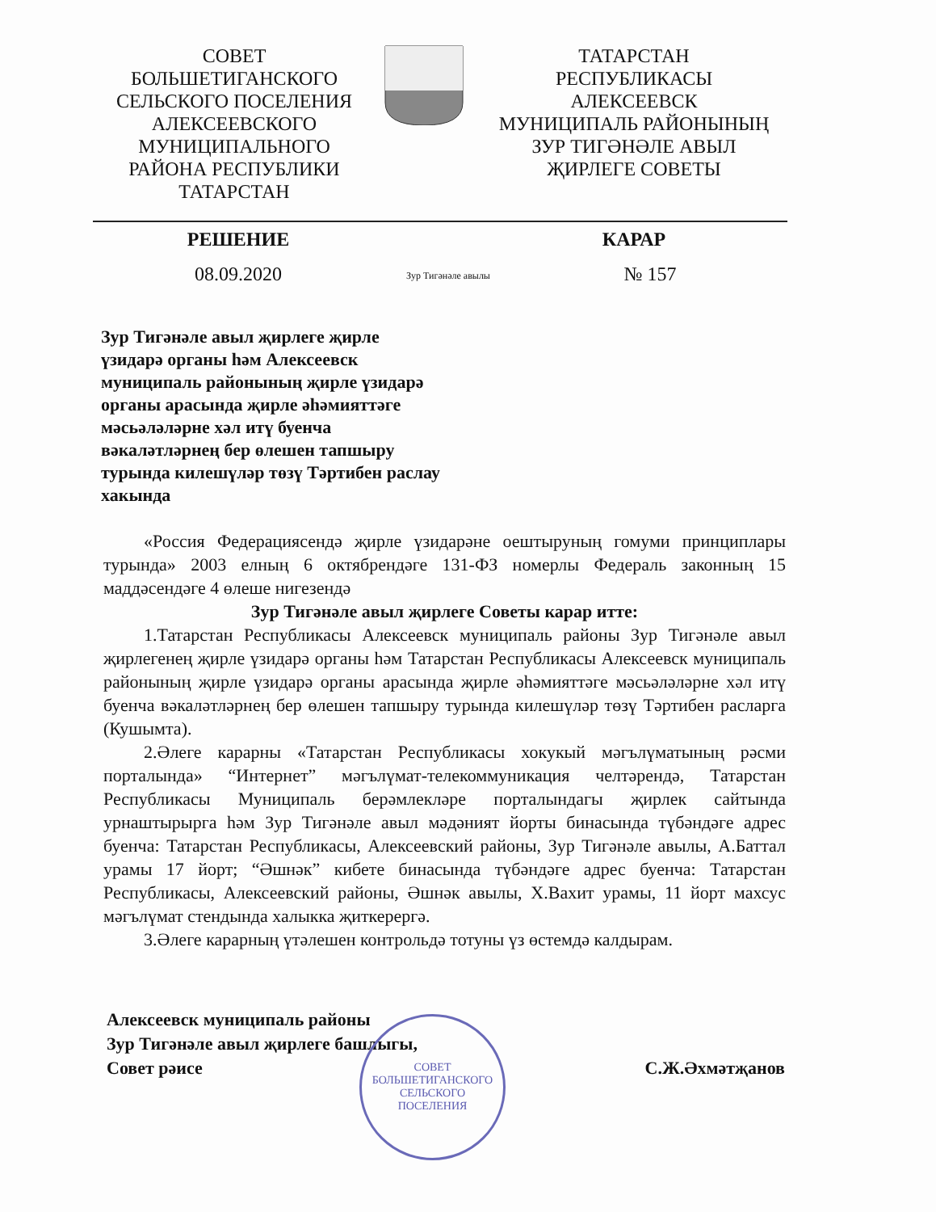СОВЕТ
БОЛЬШЕТИГАНСКОГО
СЕЛЬСКОГО ПОСЕЛЕНИЯ
АЛЕКСЕЕВСКОГО
МУНИЦИПАЛЬНОГО
РАЙОНА РЕСПУБЛИКИ
ТАТАРСТАН
ТАТАРСТАН
РЕСПУБЛИКАСЫ
АЛЕКСЕЕВСК
МУНИЦИПАЛЬ РАЙОНЫНЫҢ
ЗУР ТИГӘНӘЛЕ АВЫЛ
ҖИРЛЕГЕ СОВЕТЫ
РЕШЕНИЕ КАРАР
08.09.2020
Зур Тигәнәле авылы
№ 157
Зур Тигәнәле авыл җирлеге җирле үзидарә органы һәм Алексеевск муниципаль районының җирле үзидарә органы арасында җирле әһәмияттәге мәсьәләләрне хәл итү буенча вәкаләтләрнең бер өлешен тапшыру турында килешүләр төзү Тәртибен раслау хакында
«Россия Федерациясендә җирле үзидарәне оештыруның гомуми принциплары турында» 2003 елның 6 октябрендәге 131-ФЗ номерлы Федераль законның 15 маддәсендәге 4 өлеше нигезендә
Зур Тигәнәле авыл җирлеге Советы карар итте:
1.Татарстан Республикасы Алексеевск муниципаль районы Зур Тигәнәле авыл җирлегенең җирле үзидарә органы һәм Татарстан Республикасы Алексеевск муниципаль районының җирле үзидарә органы арасында җирле әһәмияттәге мәсьәләләрне хәл итү буенча вәкаләтләрнең бер өлешен тапшыру турында килешүләр төзү Тәртибен расларга (Кушымта).
2.Әлеге карарны «Татарстан Республикасы хокукый мәгълүматының рәсми порталында» “Интернет” мәгълүмат-телекоммуникация челтәрендә, Татарстан Республикасы Муниципаль берәмлекләре порталындагы җирлек сайтында урнаштырырга һәм Зур Тигәнәле авыл мәдәният йорты бинасында түбәндәге адрес буенча: Татарстан Республикасы, Алексеевский районы, Зур Тигәнәле авылы, А.Баттал урамы 17 йорт; “Әшнәк” кибете бинасында түбәндәге адрес буенча: Татарстан Республикасы, Алексеевский районы, Әшнәк авылы, Х.Вахит урамы, 11 йорт махсус мәгълүмат стендында халыкка җиткерергә.
3.Әлеге карарның үтәлешен контрольдә тотуны үз өстемдә калдырам.
Алексеевск муниципаль районы
Зур Тигәнәле авыл җирлеге башлыгы,
Совет рәисе
С.Ж.Әхмәтҗанов
СОВЕТ
БОЛЬШЕТИГАНСКОГО
СЕЛЬСКОГО
ПОСЕЛЕНИЯ